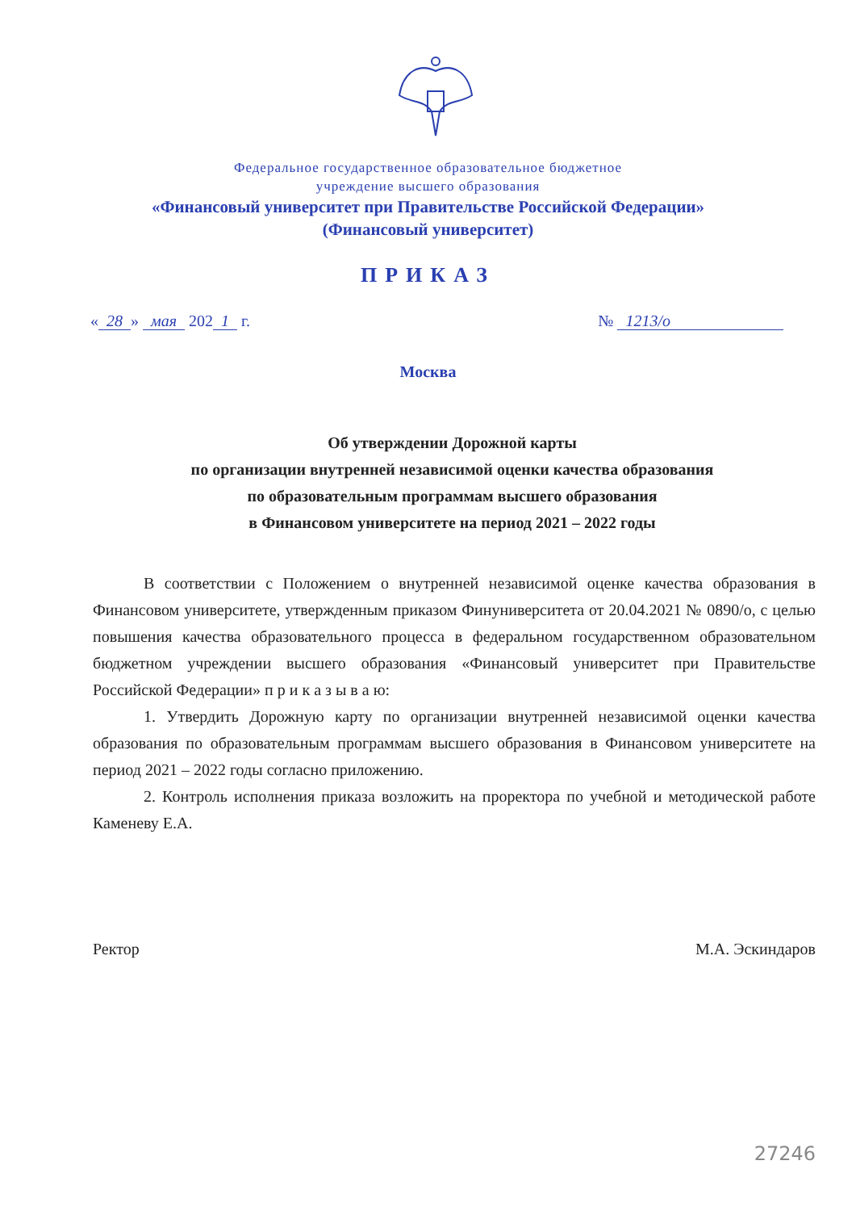Федеральное государственное образовательное бюджетное
учреждение высшего образования
«Финансовый университет при Правительстве Российской Федерации»
(Финансовый университет)
ПРИКАЗ
« 28 » мая 202 1 г. № 1213/о
Москва
Об утверждении Дорожной карты
по организации внутренней независимой оценки качества образования
по образовательным программам высшего образования
в Финансовом университете на период 2021 – 2022 годы
В соответствии с Положением о внутренней независимой оценке качества образования в Финансовом университете, утвержденным приказом Финуниверситета от 20.04.2021 № 0890/о, с целью повышения качества образовательного процесса в федеральном государственном образовательном бюджетном учреждении высшего образования «Финансовый университет при Правительстве Российской Федерации» п р и к а з ы в а ю:
1. Утвердить Дорожную карту по организации внутренней независимой оценки качества образования по образовательным программам высшего образования в Финансовом университете на период 2021 – 2022 годы согласно приложению.
2. Контроль исполнения приказа возложить на проректора по учебной и методической работе Каменеву Е.А.
Ректор М.А. Эскиндаров
27246